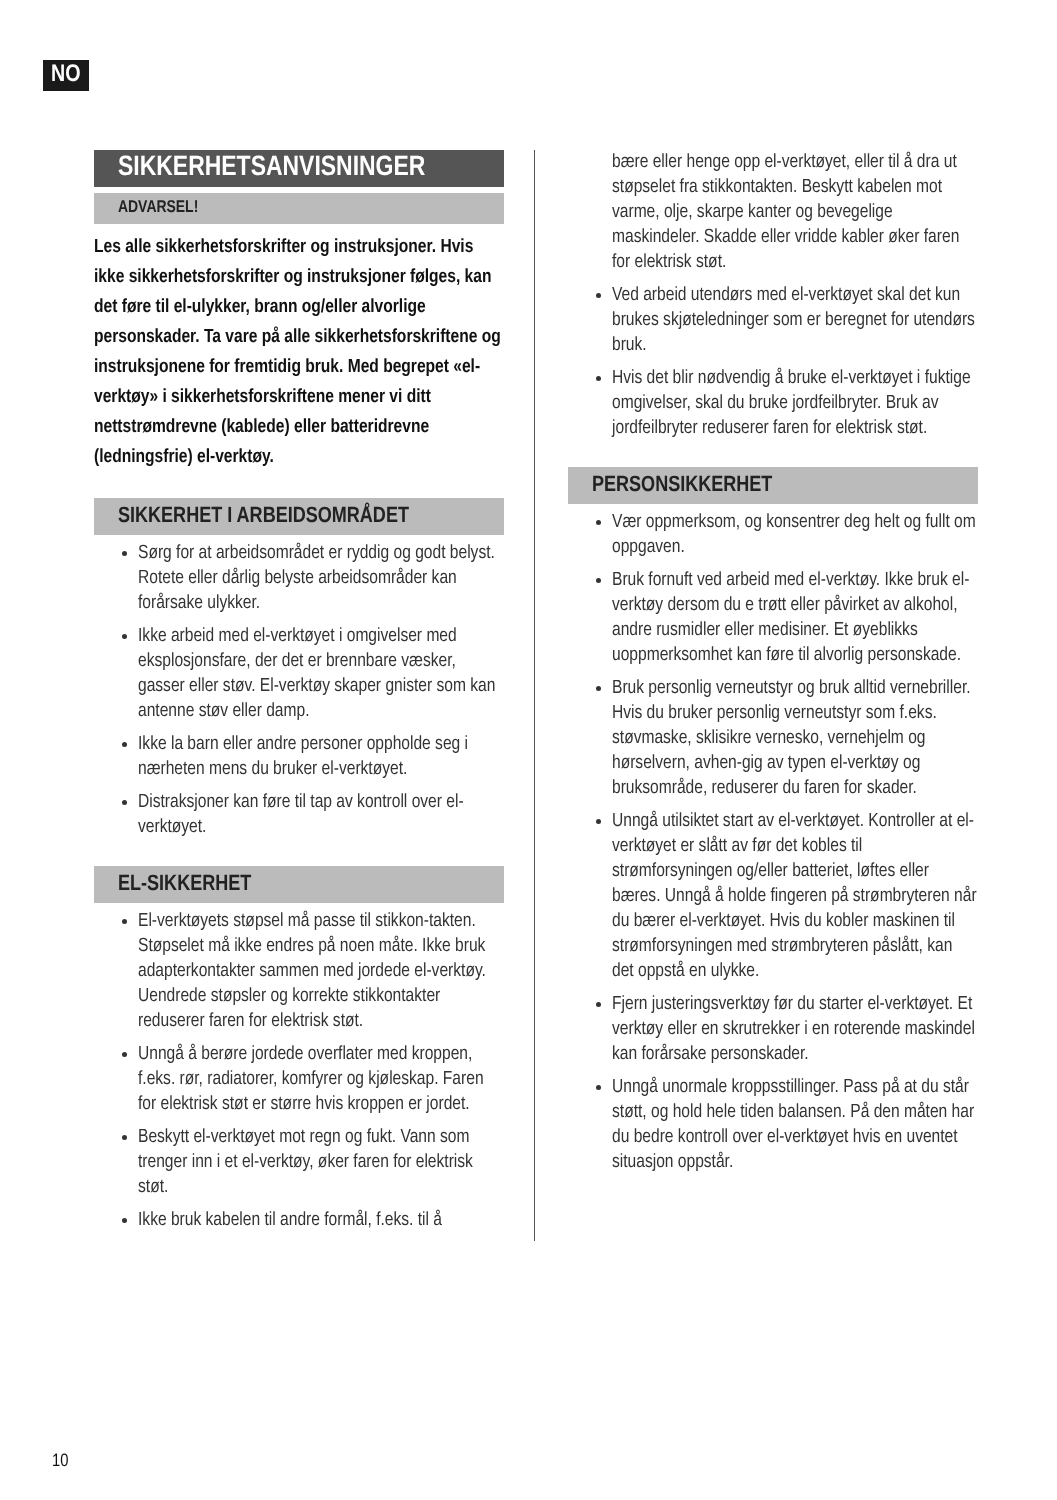NO
SIKKERHETSANVISNINGER
ADVARSEL!
Les alle sikkerhetsforskrifter og instruksjoner. Hvis ikke sikkerhetsforskrifter og instruksjoner følges, kan det føre til el-ulykker, brann og/eller alvorlige personskader. Ta vare på alle sikkerhetsforskriftene og instruksjonene for fremtidig bruk. Med begrepet «el-verktøy» i sikkerhetsforskriftene mener vi ditt nettstrømdrevne (kablede) eller batteridrevne (ledningsfrie) el-verktøy.
SIKKERHET I ARBEIDSOMRÅDET
Sørg for at arbeidsområdet er ryddig og godt belyst. Rotete eller dårlig belyste arbeidsområder kan forårsake ulykker.
Ikke arbeid med el-verktøyet i omgivelser med eksplosjonsfare, der det er brennbare væsker, gasser eller støv. El-verktøy skaper gnister som kan antenne støv eller damp.
Ikke la barn eller andre personer oppholde seg i nærheten mens du bruker el-verktøyet.
Distraksjoner kan føre til tap av kontroll over el-verktøyet.
EL-SIKKERHET
El-verktøyets støpsel må passe til stikkon-takten. Støpselet må ikke endres på noen måte. Ikke bruk adapterkontakter sammen med jordede el-verktøy. Uendrede støpsler og korrekte stikkontakter reduserer faren for elektrisk støt.
Unngå å berøre jordede overflater med kroppen, f.eks. rør, radiatorer, komfyrer og kjøleskap. Faren for elektrisk støt er større hvis kroppen er jordet.
Beskytt el-verktøyet mot regn og fukt. Vann som trenger inn i et el-verktøy, øker faren for elektrisk støt.
Ikke bruk kabelen til andre formål, f.eks. til å
bære eller henge opp el-verktøyet, eller til å dra ut støpselet fra stikkontakten. Beskytt kabelen mot varme, olje, skarpe kanter og bevegelige maskindeler. Skadde eller vridde kabler øker faren for elektrisk støt.
Ved arbeid utendørs med el-verktøyet skal det kun brukes skjøteledninger som er beregnet for utendørs bruk.
Hvis det blir nødvendig å bruke el-verktøyet i fuktige omgivelser, skal du bruke jordfeilbryter. Bruk av jordfeilbryter reduserer faren for elektrisk støt.
PERSONSIKKERHET
Vær oppmerksom, og konsentrer deg helt og fullt om oppgaven.
Bruk fornuft ved arbeid med el-verktøy. Ikke bruk el-verktøy dersom du e trøtt eller påvirket av alkohol, andre rusmidler eller medisiner. Et øyeblikks uoppmerksomhet kan føre til alvorlig personskade.
Bruk personlig verneutstyr og bruk alltid vernebriller. Hvis du bruker personlig verneutstyr som f.eks. støvmaske, sklisikre vernesko, vernehjelm og hørselvern, avhen-gig av typen el-verktøy og bruksområde, reduserer du faren for skader.
Unngå utilsiktet start av el-verktøyet. Kontroller at el-verktøyet er slått av før det kobles til strømforsyningen og/eller batteriet, løftes eller bæres. Unngå å holde fingeren på strømbryteren når du bærer el-verktøyet. Hvis du kobler maskinen til strømforsyningen med strømbryteren påslått, kan det oppstå en ulykke.
Fjern justeringsverktøy før du starter el-verktøyet. Et verktøy eller en skrutrekker i en roterende maskindel kan forårsake personskader.
Unngå unormale kroppsstillinger. Pass på at du står støtt, og hold hele tiden balansen. På den måten har du bedre kontroll over el-verktøyet hvis en uventet situasjon oppstår.
10